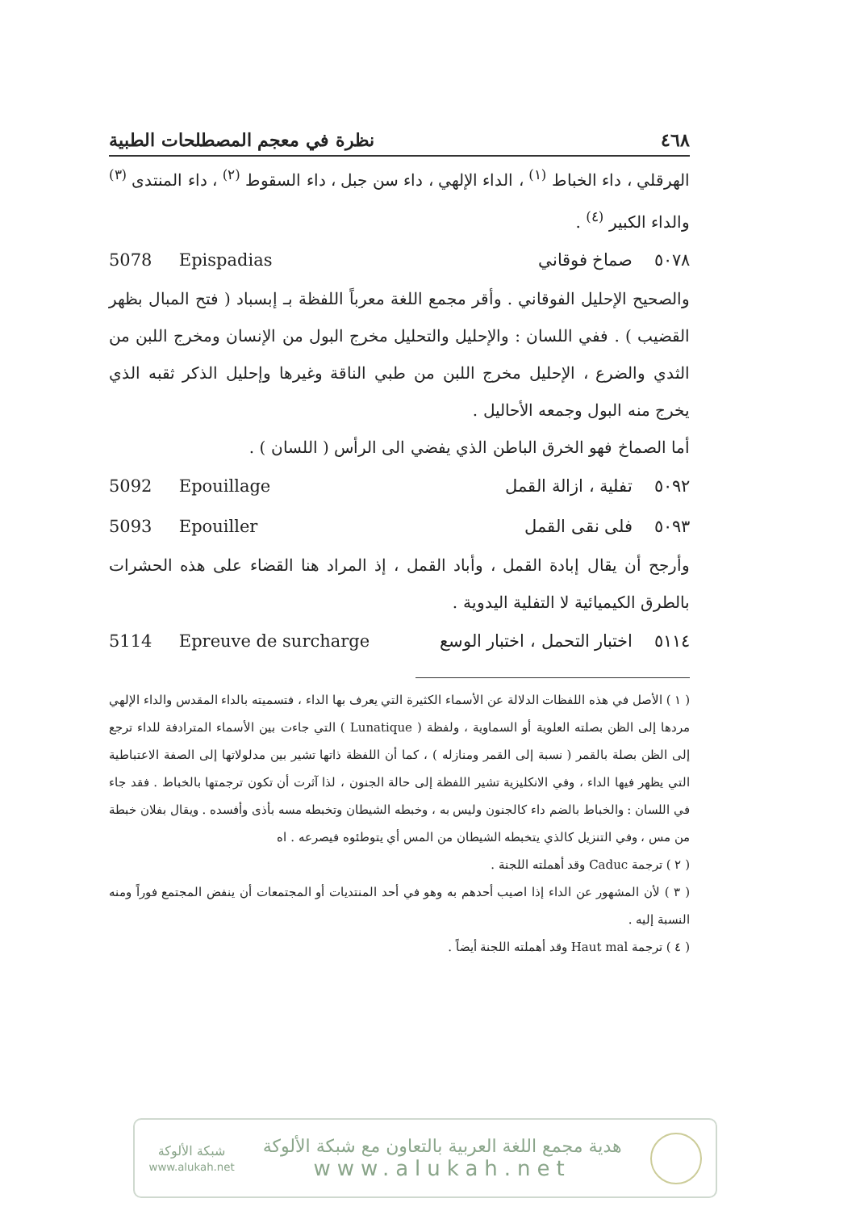٤٦٨ نظرة في معجم المصطلحات الطبية
الهرقلي ، داء الخباط <sup>(١)</sup> ، الداء الإلهي ، داء سن جبل ، داء السقوط <sup>(٢)</sup> ، داء المنتدى <sup>(٣)</sup> والداء الكبير <sup>(٤)</sup> .
5078 Epispadias ٥٠٧٨ صماخ فوقاني
والصحيح الإحليل الفوقاني . وأقر مجمع اللغة معرباً اللفظة بـ إبسباد ( فتح المبال بظهر القضيب ) . ففي اللسان : والإحليل والتحليل مخرج البول من الإنسان ومخرج اللبن من الثدي والضرع ، الإحليل مخرج اللبن من طبي الناقة وغيرها وإحليل الذكر ثقبه الذي يخرج منه البول وجمعه الأحاليل .
أما الصماخ فهو الخرق الباطن الذي يفضي الى الرأس ( اللسان ) .
5092 Epouillage ٥٠٩٢ تفلية ، ازالة القمل
5093 Epouiller ٥٠٩٣ فلى نقى القمل
وأرجح أن يقال إبادة القمل ، وأباد القمل ، إذ المراد هنا القضاء على هذه الحشرات بالطرق الكيميائية لا التفلية اليدوية .
5114 Epreuve de surcharge ٥١١٤ اختبار التحمل ، اختبار الوسع
( ١ ) الأصل في هذه اللفظات الدلالة عن الأسماء الكثيرة التي يعرف بها الداء ، فتسميته بالداء المقدس والداء الإلهي مردها إلى الظن بصلته العلوية أو السماوية ، ولفظة ( Lunatique ) التي جاءت بين الأسماء المترادفة للداء ترجع إلى الظن بصلة بالقمر ( نسبة إلى القمر ومنازله ) ، كما أن اللفظة ذاتها تشير بين مدلولاتها إلى الصفة الاعتباطية التي يظهر فيها الداء ، وفي الانكليزية تشير اللفظة إلى حالة الجنون ، لذا آثرت أن تكون ترجمتها بالخباط . فقد جاء في اللسان : والخباط بالضم داء كالجنون وليس به ، وخبطه الشيطان وتخبطه مسه بأذى وأفسده . ويقال بفلان خبطة من مس ، وفي التنزيل كالذي يتخبطه الشيطان من المس أي يتوطئوه فيصرعه . اه
( ٢ ) ترجمة Caduc وقد أهملته اللجنة .
( ٣ ) لأن المشهور عن الداء إذا اصيب أحدهم به وهو في أحد المنتديات أو المجتمعات أن ينفض المجتمع فوراً ومنه النسبة إليه .
( ٤ ) ترجمة Haut mal وقد أهملته اللجنة أيضاً .
شبكة الألوكة
www.alukah.net
هدية مجمع اللغة العربية بالتعاون مع شبكة الألوكة
www.alukah.net